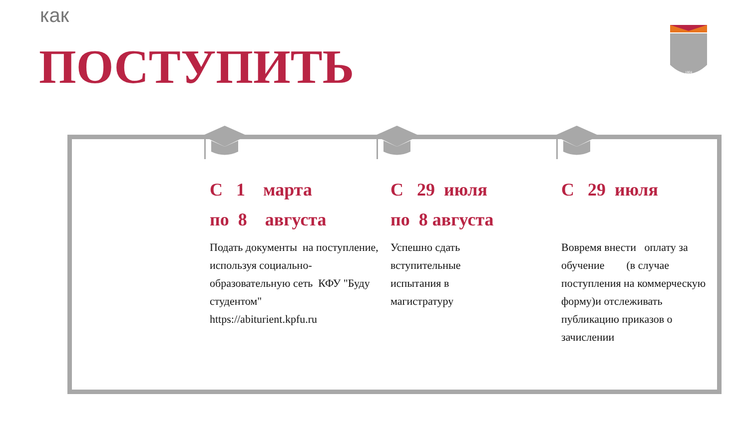как
ПОСТУПИТЬ
1804
С 1 марта
по 8 августа
Подать документы на поступление,
используя социально-образовательную сеть КФУ "Буду студентом"
https://abiturient.kpfu.ru
С 29 июля
по 8 августа
Успешно сдать
вступительные
испытания в
магистратуру
С 29 июля
Вовремя внести оплату за обучение (в случае поступления на коммерческую форму)и отслеживать публикацию приказов о зачислении